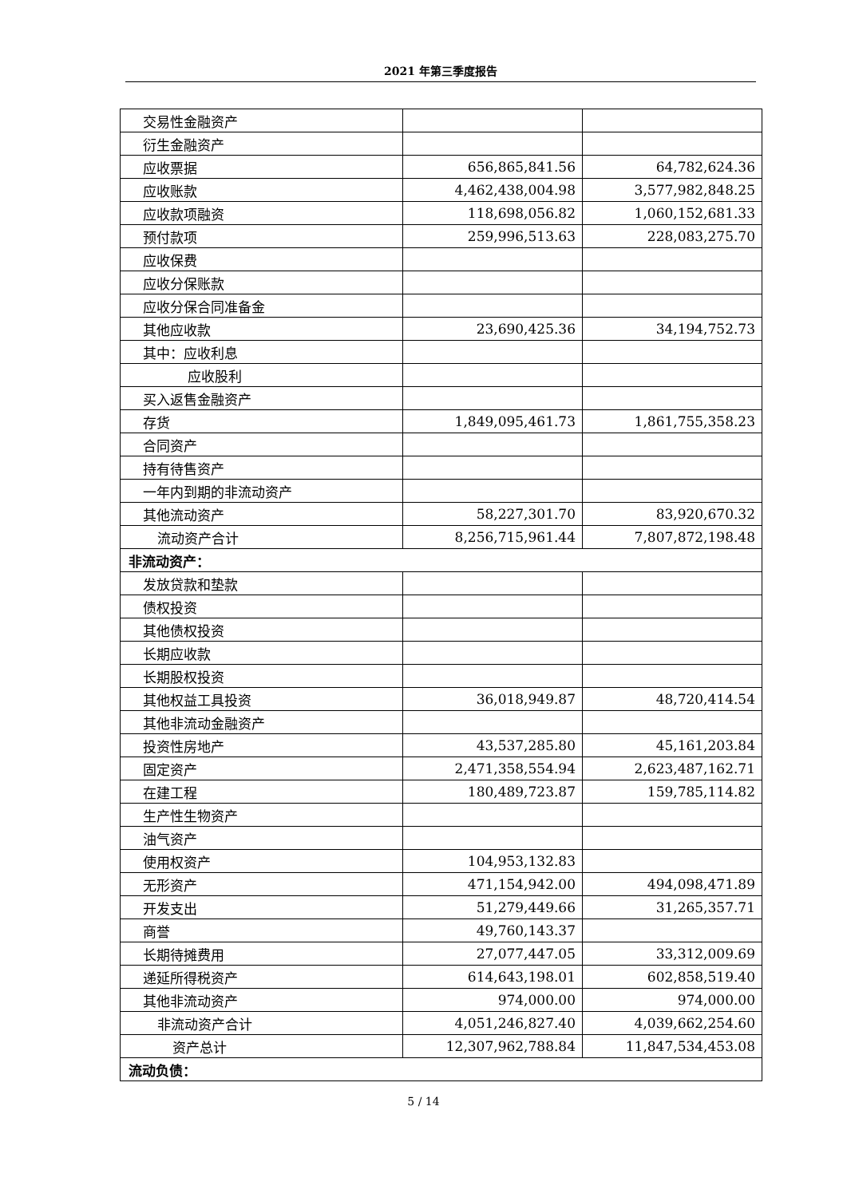2021 年第三季度报告
| 交易性金融资产 | | |
| 衍生金融资产 | | |
| 应收票据 | 656,865,841.56 | 64,782,624.36 |
| 应收账款 | 4,462,438,004.98 | 3,577,982,848.25 |
| 应收款项融资 | 118,698,056.82 | 1,060,152,681.33 |
| 预付款项 | 259,996,513.63 | 228,083,275.70 |
| 应收保费 | | |
| 应收分保账款 | | |
| 应收分保合同准备金 | | |
| 其他应收款 | 23,690,425.36 | 34,194,752.73 |
| 其中：应收利息 | | |
| 应收股利 | | |
| 买入返售金融资产 | | |
| 存货 | 1,849,095,461.73 | 1,861,755,358.23 |
| 合同资产 | | |
| 持有待售资产 | | |
| 一年内到期的非流动资产 | | |
| 其他流动资产 | 58,227,301.70 | 83,920,670.32 |
| 流动资产合计 | 8,256,715,961.44 | 7,807,872,198.48 |
| 非流动资产： | | |
| 发放贷款和垫款 | | |
| 债权投资 | | |
| 其他债权投资 | | |
| 长期应收款 | | |
| 长期股权投资 | | |
| 其他权益工具投资 | 36,018,949.87 | 48,720,414.54 |
| 其他非流动金融资产 | | |
| 投资性房地产 | 43,537,285.80 | 45,161,203.84 |
| 固定资产 | 2,471,358,554.94 | 2,623,487,162.71 |
| 在建工程 | 180,489,723.87 | 159,785,114.82 |
| 生产性生物资产 | | |
| 油气资产 | | |
| 使用权资产 | 104,953,132.83 | |
| 无形资产 | 471,154,942.00 | 494,098,471.89 |
| 开发支出 | 51,279,449.66 | 31,265,357.71 |
| 商誉 | 49,760,143.37 | |
| 长期待摊费用 | 27,077,447.05 | 33,312,009.69 |
| 递延所得税资产 | 614,643,198.01 | 602,858,519.40 |
| 其他非流动资产 | 974,000.00 | 974,000.00 |
| 非流动资产合计 | 4,051,246,827.40 | 4,039,662,254.60 |
| 资产总计 | 12,307,962,788.84 | 11,847,534,453.08 |
| 流动负债： | | |
5 / 14